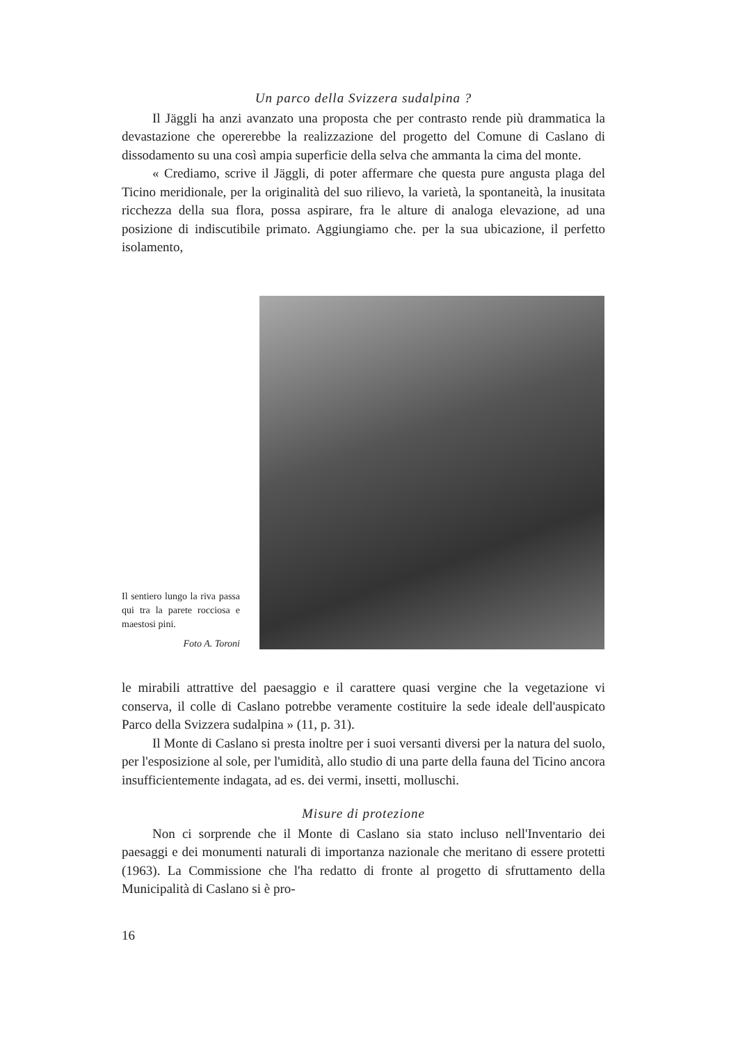Un parco della Svizzera sudalpina ?
Il Jäggli ha anzi avanzato una proposta che per contrasto rende più drammatica la devastazione che opererebbe la realizzazione del progetto del Comune di Caslano di dissodamento su una così ampia superficie della selva che ammanta la cima del monte.
« Crediamo, scrive il Jäggli, di poter affermare che questa pure angusta plaga del Ticino meridionale, per la originalità del suo rilievo, la varietà, la spontaneità, la inusitata ricchezza della sua flora, possa aspirare, fra le alture di analoga elevazione, ad una posizione di indiscutibile primato. Aggiungiamo che. per la sua ubicazione, il perfetto isolamento,
Il sentiero lungo la riva passa qui tra la parete rocciosa e maestosi pini.
Foto A. Toroni
le mirabili attrattive del paesaggio e il carattere quasi vergine che la vegetazione vi conserva, il colle di Caslano potrebbe veramente costituire la sede ideale dell'auspicato Parco della Svizzera sudalpina » (11, p. 31).
Il Monte di Caslano si presta inoltre per i suoi versanti diversi per la natura del suolo, per l'esposizione al sole, per l'umidità, allo studio di una parte della fauna del Ticino ancora insufficientemente indagata, ad es. dei vermi, insetti, molluschi.
Misure di protezione
Non ci sorprende che il Monte di Caslano sia stato incluso nell'Inventario dei paesaggi e dei monumenti naturali di importanza nazionale che meritano di essere protetti (1963). La Commissione che l'ha redatto di fronte al progetto di sfruttamento della Municipalità di Caslano si è pro-
16